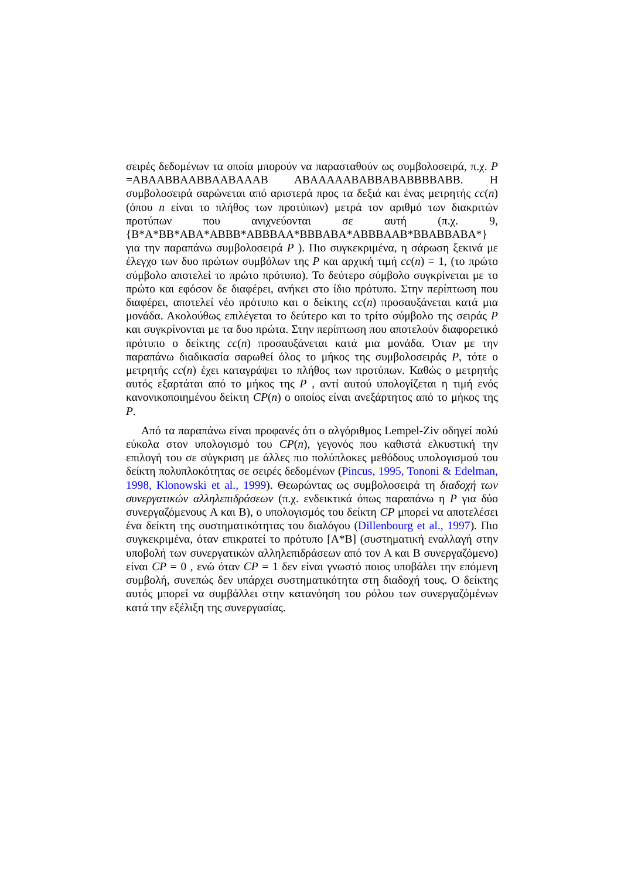σειρές δεδομένων τα οποία μπορούν να παρασταθούν ως συμβολοσειρά, π.χ. P =ABAABBAABBAABAAAB ABAAAAABABBABABBBBABB. Η συμβολοσειρά σαρώνεται από αριστερά προς τα δεξιά και ένας μετρητής cc(n) (όπου n είναι το πλήθος των προτύπων) μετρά τον αριθμό των διακριτών προτύπων που ανιχνεύονται σε αυτή (π.χ. 9, {B*A*BB*ABA*ABBB*ABBBAA*BBBABA*ABBBAAB*BBABBABA*} για την παραπάνω συμβολοσειρά P ). Πιο συγκεκριμένα, η σάρωση ξεκινά με έλεγχο των δυο πρώτων συμβόλων της P και αρχική τιμή cc(n) = 1, (το πρώτο σύμβολο αποτελεί το πρώτο πρότυπο). Το δεύτερο σύμβολο συγκρίνεται με το πρώτο και εφόσον δε διαφέρει, ανήκει στο ίδιο πρότυπο. Στην περίπτωση που διαφέρει, αποτελεί νέο πρότυπο και ο δείκτης cc(n) προσαυξάνεται κατά μια μονάδα. Ακολούθως επιλέγεται το δεύτερο και το τρίτο σύμβολο της σειράς P και συγκρίνονται με τα δυο πρώτα. Στην περίπτωση που αποτελούν διαφορετικό πρότυπο ο δείκτης cc(n) προσαυξάνεται κατά μια μονάδα. Όταν με την παραπάνω διαδικασία σαρωθεί όλος το μήκος της συμβολοσειράς P, τότε ο μετρητής cc(n) έχει καταγράψει το πλήθος των προτύπων. Καθώς ο μετρητής αυτός εξαρτάται από το μήκος της P , αντί αυτού υπολογίζεται η τιμή ενός κανονικοποιημένου δείκτη CP(n) ο οποίος είναι ανεξάρτητος από το μήκος της P.
Από τα παραπάνω είναι προφανές ότι ο αλγόριθμος Lempel-Ziv οδηγεί πολύ εύκολα στον υπολογισμό του CP(n), γεγονός που καθιστά ελκυστική την επιλογή του σε σύγκριση με άλλες πιο πολύπλοκες μεθόδους υπολογισμού του δείκτη πολυπλοκότητας σε σειρές δεδομένων (Pincus, 1995, Tononi & Edelman, 1998, Klonowski et al., 1999). Θεωρώντας ως συμβολοσειρά τη διαδοχή των συνεργατικών αλληλεπιδράσεων (π.χ. ενδεικτικά όπως παραπάνω η P για δύο συνεργαζόμενους A και B), ο υπολογισμός του δείκτη CP μπορεί να αποτελέσει ένα δείκτη της συστηματικότητας του διαλόγου (Dillenbourg et al., 1997). Πιο συγκεκριμένα, όταν επικρατεί το πρότυπο [A*B] (συστηματική εναλλαγή στην υποβολή των συνεργατικών αλληλεπιδράσεων από τον A και B συνεργαζόμενο) είναι CP = 0 , ενώ όταν CP = 1 δεν είναι γνωστό ποιος υποβάλει την επόμενη συμβολή, συνεπώς δεν υπάρχει συστηματικότητα στη διαδοχή τους. Ο δείκτης αυτός μπορεί να συμβάλλει στην κατανόηση του ρόλου των συνεργαζόμένων κατά την εξέλιξη της συνεργασίας.